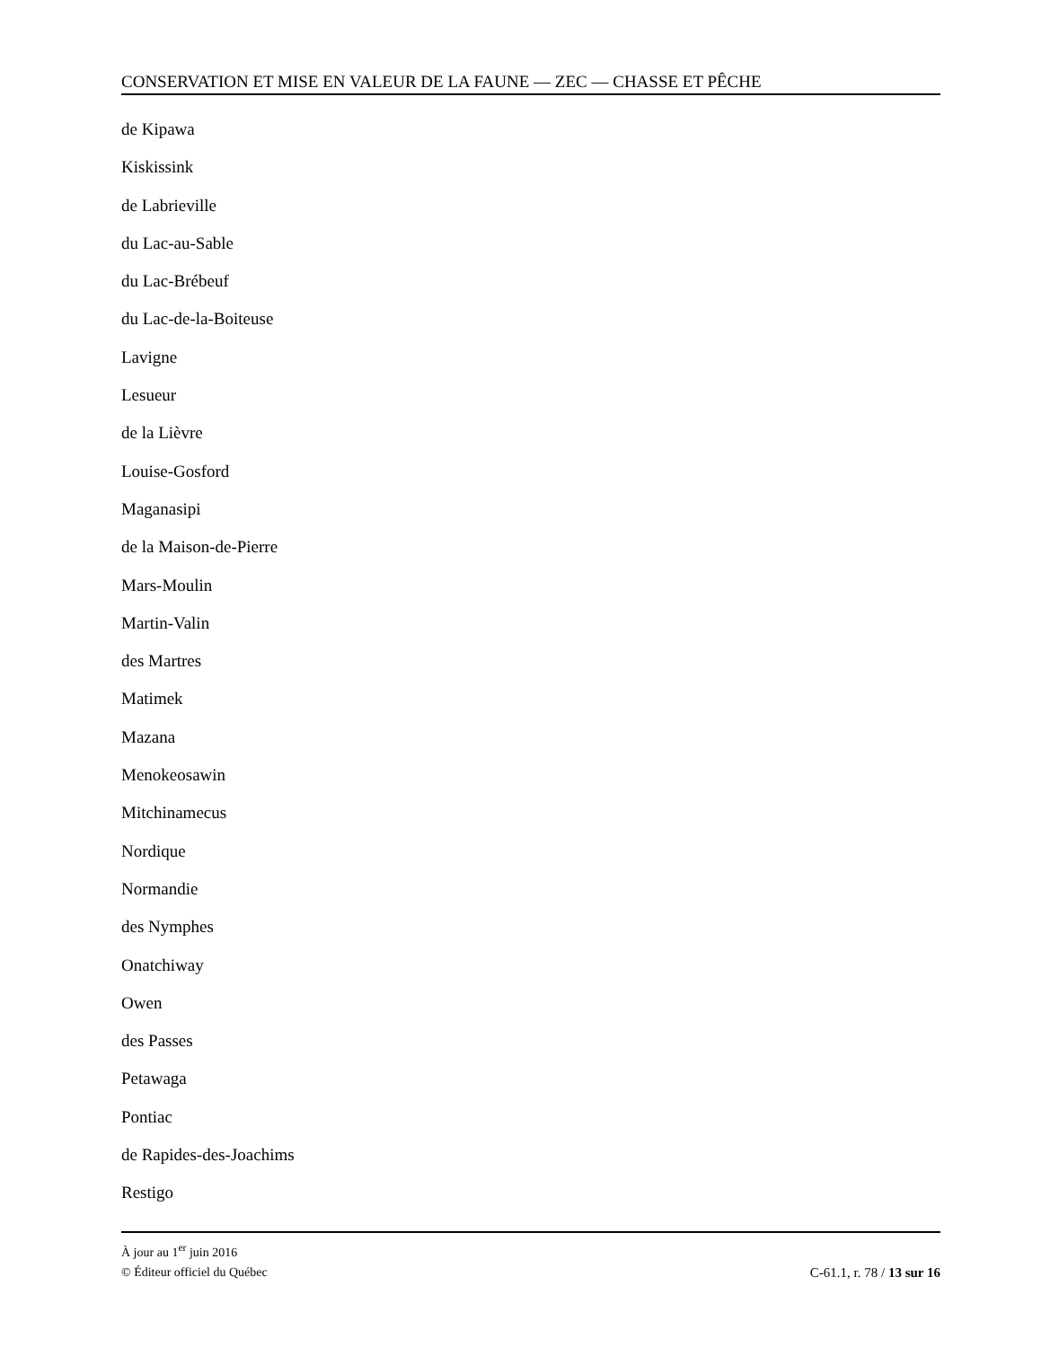CONSERVATION ET MISE EN VALEUR DE LA FAUNE — ZEC — CHASSE ET PÊCHE
de Kipawa
Kiskissink
de Labrieville
du Lac-au-Sable
du Lac-Brébeuf
du Lac-de-la-Boiteuse
Lavigne
Lesueur
de la Lièvre
Louise-Gosford
Maganasipi
de la Maison-de-Pierre
Mars-Moulin
Martin-Valin
des Martres
Matimek
Mazana
Menokeosawin
Mitchinamecus
Nordique
Normandie
des Nymphes
Onatchiway
Owen
des Passes
Petawaga
Pontiac
de Rapides-des-Joachims
Restigo
À jour au 1<sup>er</sup> juin 2016
© Éditeur officiel du Québec C-61.1, r. 78 / 13 sur 16